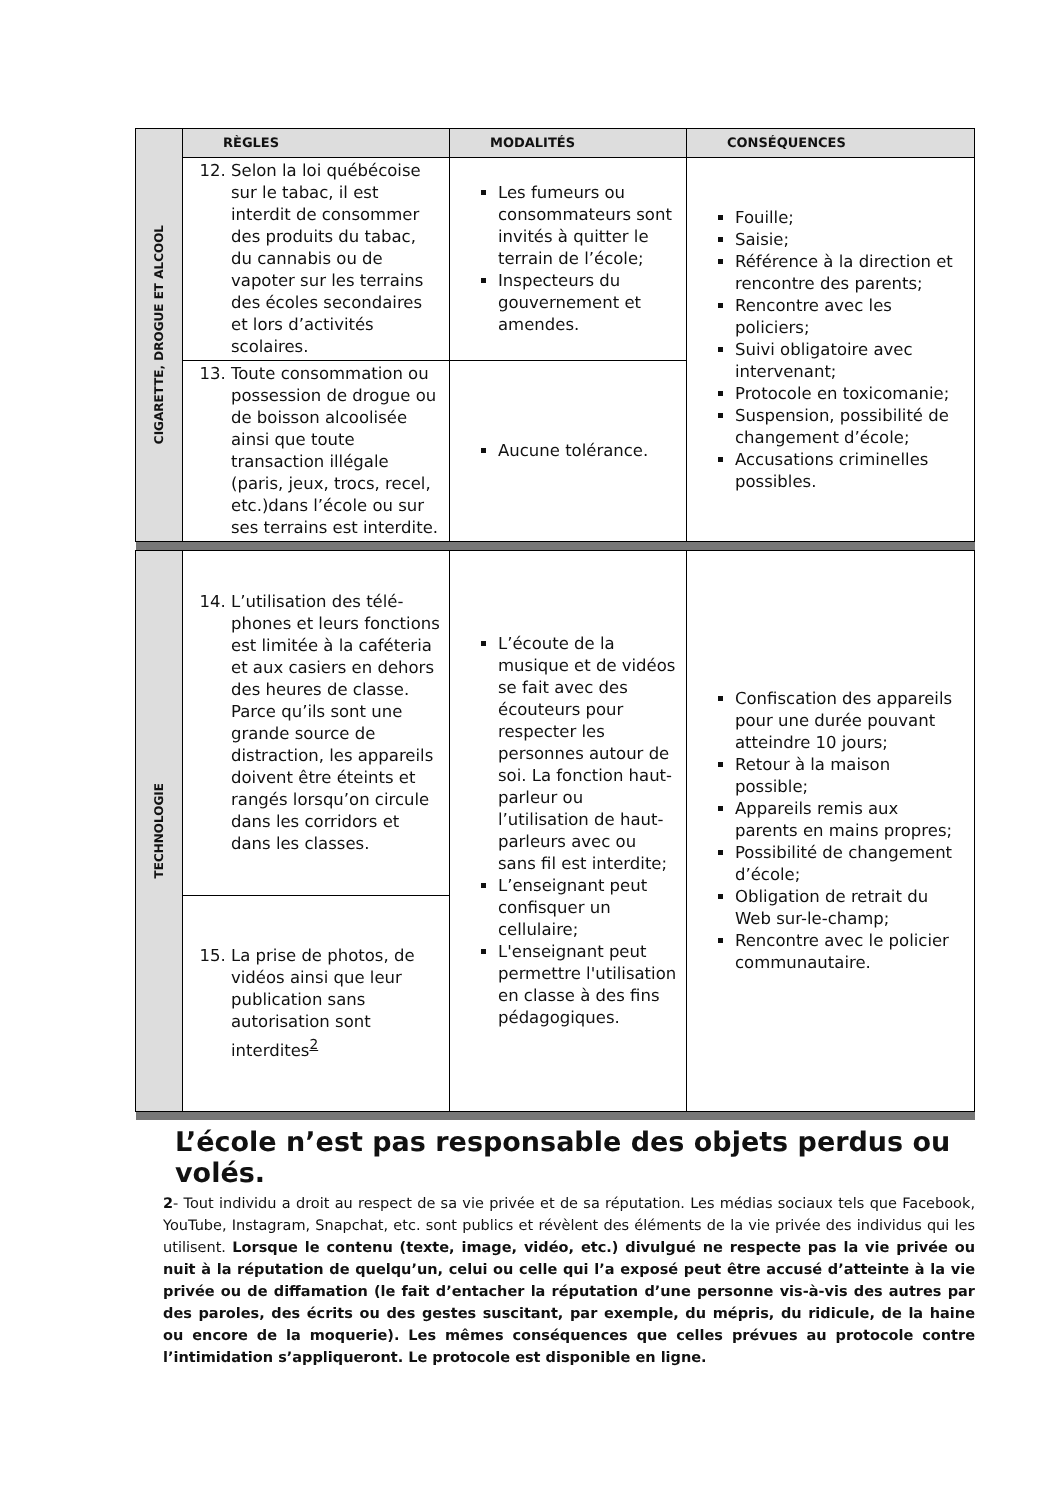| CIGARETTE, DROGUE ET ALCOOL | RÈGLES | MODALITÉS | CONSÉQUENCES |
| | 12. Selon la loi québécoise sur le tabac, il est interdit de consommer des produits du tabac, du cannabis ou de vapoter sur les terrains des écoles secondaires et lors d’activités scolaires. | Les fumeurs ou consommateurs sont invités à quitter le terrain de l’école; Inspecteurs du gouvernement et amendes. | Fouille; Saisie; Référence à la direction et rencontre des parents; Rencontre avec les policiers; Suivi obligatoire avec intervenant; Protocole en toxicomanie; Suspension, possibilité de changement d’école; Accusations criminelles possibles. |
| | 13. Toute consommation ou possession de drogue ou de boisson alcoolisée ainsi que toute transaction illégale (paris, jeux, trocs, recel, etc.)dans l’école ou sur ses terrains est interdite. | Aucune tolérance. | |
| TECHNOLOGIE | 14. L’utilisation des télé-phones et leurs fonctions est limitée à la caféteria et aux casiers en dehors des heures de classe. Parce qu’ils sont une grande source de distraction, les appareils doivent être éteints et rangés lorsqu’on circule dans les corridors et dans les classes. | L’écoute de la musique et de vidéos se fait avec des écouteurs pour respecter les personnes autour de soi. La fonction haut-parleur ou l’utilisation de haut-parleurs avec ou sans fil est interdite; L’enseignant peut confisquer un cellulaire; L'enseignant peut permettre l'utilisation en classe à des fins pédagogiques. | Confiscation des appareils pour une durée pouvant atteindre 10 jours; Retour à la maison possible; Appareils remis aux parents en mains propres; Possibilité de changement d’école; Obligation de retrait du Web sur-le-champ; Rencontre avec le policier communautaire. |
| | 15. La prise de photos, de vidéos ainsi que leur publication sans autorisation sont interdites<sup>2</sup> | | |
L’école n’est pas responsable des objets perdus ou volés.
2- Tout individu a droit au respect de sa vie privée et de sa réputation. Les médias sociaux tels que Facebook, YouTube, Instagram, Snapchat, etc. sont publics et révèlent des éléments de la vie privée des individus qui les utilisent. Lorsque le contenu (texte, image, vidéo, etc.) divulgué ne respecte pas la vie privée ou nuit à la réputation de quelqu’un, celui ou celle qui l’a exposé peut être accusé d’atteinte à la vie privée ou de diffamation (le fait d’entacher la réputation d’une personne vis-à-vis des autres par des paroles, des écrits ou des gestes suscitant, par exemple, du mépris, du ridicule, de la haine ou encore de la moquerie). Les mêmes conséquences que celles prévues au protocole contre l’intimidation s’appliqueront. Le protocole est disponible en ligne.